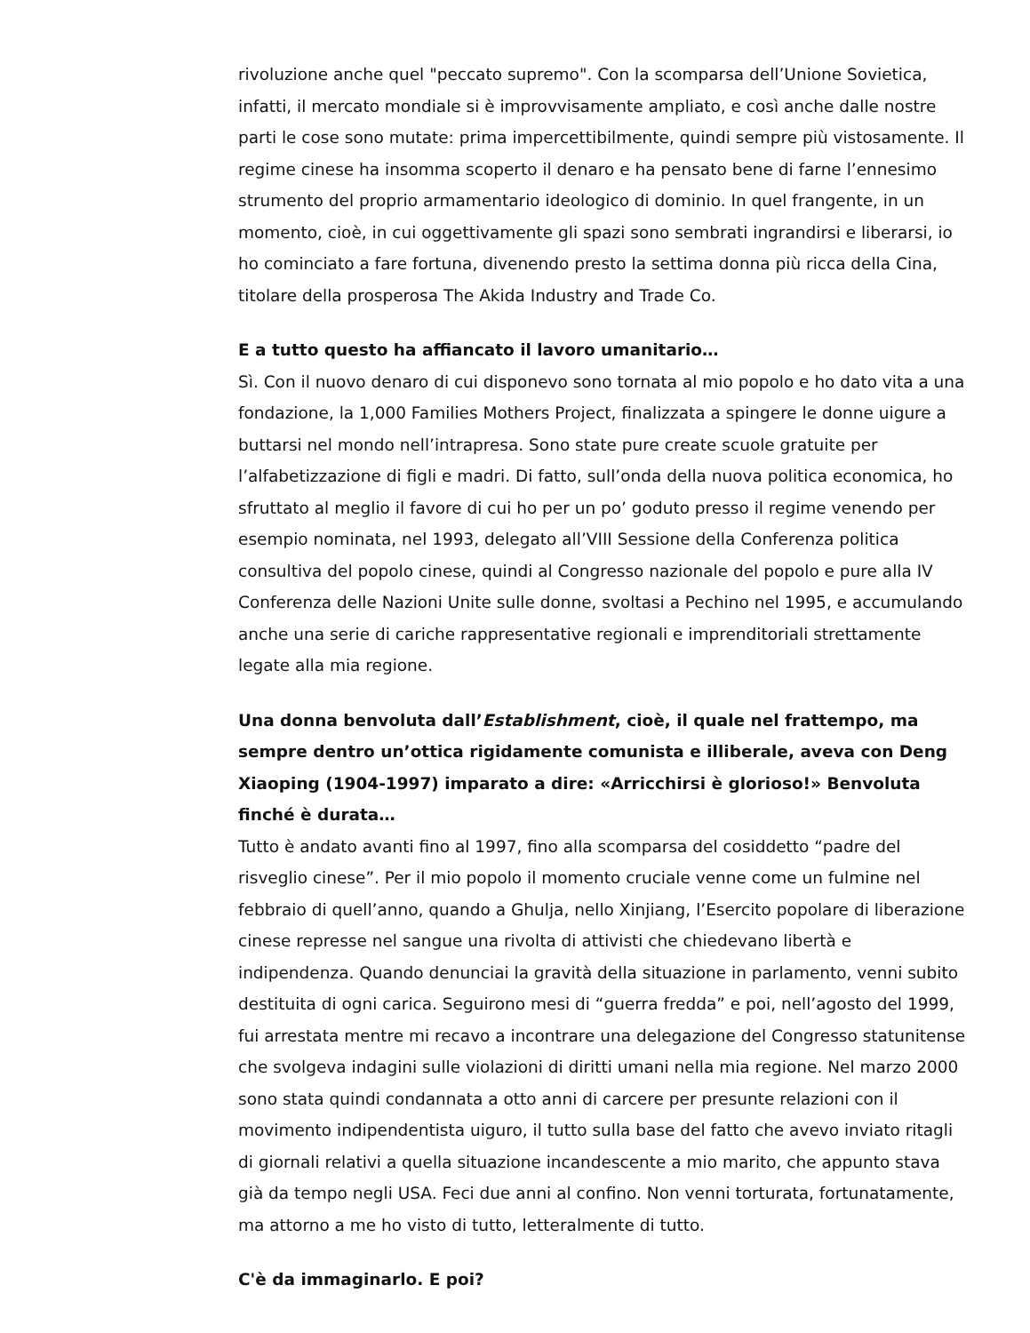rivoluzione anche quel "peccato supremo". Con la scomparsa dell’Unione Sovietica, infatti, il mercato mondiale si è improvvisamente ampliato, e così anche dalle nostre parti le cose sono mutate: prima impercettibilmente, quindi sempre più vistosamente. Il regime cinese ha insomma scoperto il denaro e ha pensato bene di farne l’ennesimo strumento del proprio armamentario ideologico di dominio. In quel frangente, in un momento, cioè, in cui oggettivamente gli spazi sono sembrati ingrandirsi e liberarsi, io ho cominciato a fare fortuna, divenendo presto la settima donna più ricca della Cina, titolare della prosperosa The Akida Industry and Trade Co.
E a tutto questo ha affiancato il lavoro umanitario…
Sì. Con il nuovo denaro di cui disponevo sono tornata al mio popolo e ho dato vita a una fondazione, la 1,000 Families Mothers Project, finalizzata a spingere le donne uigure a buttarsi nel mondo nell’intrapresa. Sono state pure create scuole gratuite per l’alfabetizzazione di figli e madri. Di fatto, sull’onda della nuova politica economica, ho sfruttato al meglio il favore di cui ho per un po’ goduto presso il regime venendo per esempio nominata, nel 1993, delegato all’VIII Sessione della Conferenza politica consultiva del popolo cinese, quindi al Congresso nazionale del popolo e pure alla IV Conferenza delle Nazioni Unite sulle donne, svoltasi a Pechino nel 1995, e accumulando anche una serie di cariche rappresentative regionali e imprenditoriali strettamente legate alla mia regione.
Una donna benvoluta dall’Establishment, cioè, il quale nel frattempo, ma sempre dentro un’ottica rigidamente comunista e illiberale, aveva con Deng Xiaoping (1904-1997) imparato a dire: «Arricchirsi è glorioso!» Benvoluta finché è durata…
Tutto è andato avanti fino al 1997, fino alla scomparsa del cosiddetto “padre del risveglio cinese”. Per il mio popolo il momento cruciale venne come un fulmine nel febbraio di quell’anno, quando a Ghulja, nello Xinjiang, l’Esercito popolare di liberazione cinese represse nel sangue una rivolta di attivisti che chiedevano libertà e indipendenza. Quando denunciai la gravità della situazione in parlamento, venni subito destituita di ogni carica. Seguirono mesi di “guerra fredda” e poi, nell’agosto del 1999, fui arrestata mentre mi recavo a incontrare una delegazione del Congresso statunitense che svolgeva indagini sulle violazioni di diritti umani nella mia regione. Nel marzo 2000 sono stata quindi condannata a otto anni di carcere per presunte relazioni con il movimento indipendentista uiguro, il tutto sulla base del fatto che avevo inviato ritagli di giornali relativi a quella situazione incandescente a mio marito, che appunto stava già da tempo negli USA. Feci due anni al confino. Non venni torturata, fortunatamente, ma attorno a me ho visto di tutto, letteralmente di tutto.
C'è da immaginarlo. E poi?